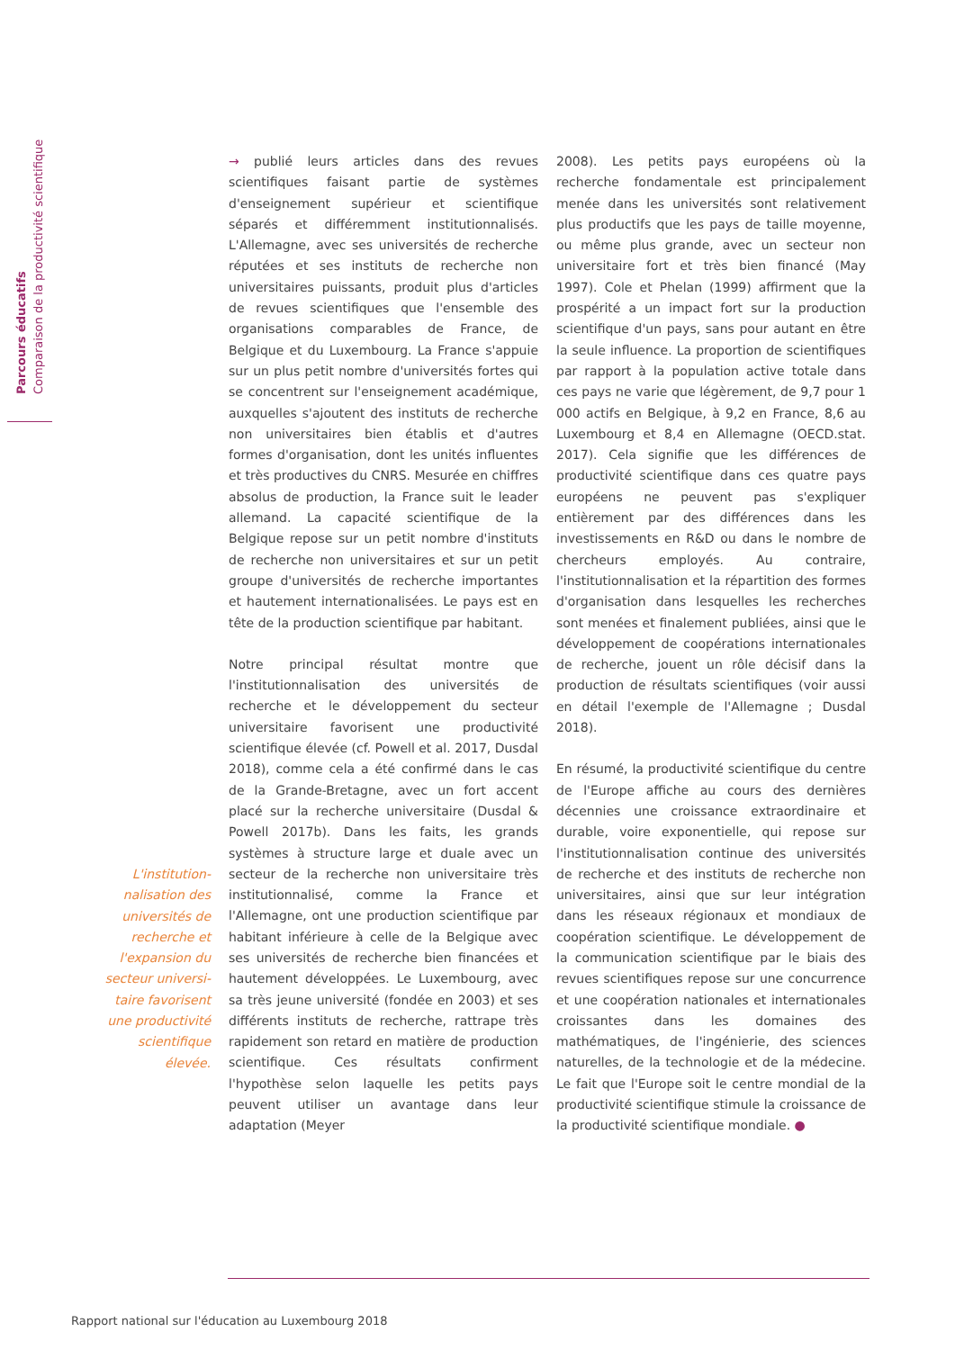Parcours éducatifs
Comparaison de la productivité scientifique
L'institution­nalisation des universités de recherche et l'expansion du secteur universi­taire favorisent une productivité scientifique élevée.
→ publié leurs articles dans des revues scientifiques faisant partie de systèmes d'enseignement supérieur et scientifique séparés et différemment institutionnalisés. L'Allemagne, avec ses universités de recherche réputées et ses instituts de recherche non universitaires puissants, produit plus d'articles de revues scientifiques que l'ensemble des organisations comparables de France, de Belgique et du Luxembourg. La France s'appuie sur un plus petit nombre d'universités fortes qui se concentrent sur l'enseignement académique, auxquelles s'ajoutent des instituts de recherche non universitaires bien établis et d'autres formes d'organisation, dont les unités influentes et très productives du CNRS. Mesurée en chiffres absolus de production, la France suit le leader allemand. La capacité scientifique de la Belgique repose sur un petit nombre d'instituts de recherche non universitaires et sur un petit groupe d'universités de recherche importantes et hautement internationalisées. Le pays est en tête de la production scientifique par habitant.
Notre principal résultat montre que l'institutionnalisation des universités de recherche et le développement du secteur universitaire favorisent une productivité scientifique élevée (cf. Powell et al. 2017, Dusdal 2018), comme cela a été confirmé dans le cas de la Grande-Bretagne, avec un fort accent placé sur la recherche universitaire (Dusdal & Powell 2017b). Dans les faits, les grands systèmes à structure large et duale avec un secteur de la recherche non universitaire très institutionnalisé, comme la France et l'Allemagne, ont une production scientifique par habitant inférieure à celle de la Belgique avec ses universités de recherche bien financées et hautement développées. Le Luxembourg, avec sa très jeune université (fondée en 2003) et ses différents instituts de recherche, rattrape très rapidement son retard en matière de production scientifique. Ces résultats confirment l'hypothèse selon laquelle les petits pays peuvent utiliser un avantage dans leur adaptation (Meyer
2008). Les petits pays européens où la recherche fondamentale est principalement menée dans les universités sont relativement plus productifs que les pays de taille moyenne, ou même plus grande, avec un secteur non universitaire fort et très bien financé (May 1997). Cole et Phelan (1999) affirment que la prospérité a un impact fort sur la production scientifique d'un pays, sans pour autant en être la seule influence. La proportion de scientifiques par rapport à la population active totale dans ces pays ne varie que légèrement, de 9,7 pour 1 000 actifs en Belgique, à 9,2 en France, 8,6 au Luxembourg et 8,4 en Allemagne (OECD.stat. 2017). Cela signifie que les différences de productivité scientifique dans ces quatre pays européens ne peuvent pas s'expliquer entièrement par des différences dans les investissements en R&D ou dans le nombre de chercheurs employés. Au contraire, l'institutionnalisation et la répartition des formes d'organisation dans lesquelles les recherches sont menées et finalement publiées, ainsi que le développement de coopérations internationales de recherche, jouent un rôle décisif dans la production de résultats scientifiques (voir aussi en détail l'exemple de l'Allemagne ; Dusdal 2018).
En résumé, la productivité scientifique du centre de l'Europe affiche au cours des dernières décennies une croissance extraordinaire et durable, voire exponentielle, qui repose sur l'institutionnalisation continue des universités de recherche et des instituts de recherche non universitaires, ainsi que sur leur intégration dans les réseaux régionaux et mondiaux de coopération scientifique. Le développement de la communication scientifique par le biais des revues scientifiques repose sur une concurrence et une coopération nationales et internationales croissantes dans les domaines des mathématiques, de l'ingénierie, des sciences naturelles, de la technologie et de la médecine. Le fait que l'Europe soit le centre mondial de la productivité scientifique stimule la croissance de la productivité scientifique mondiale. ●
Rapport national sur l'éducation au Luxembourg 2018